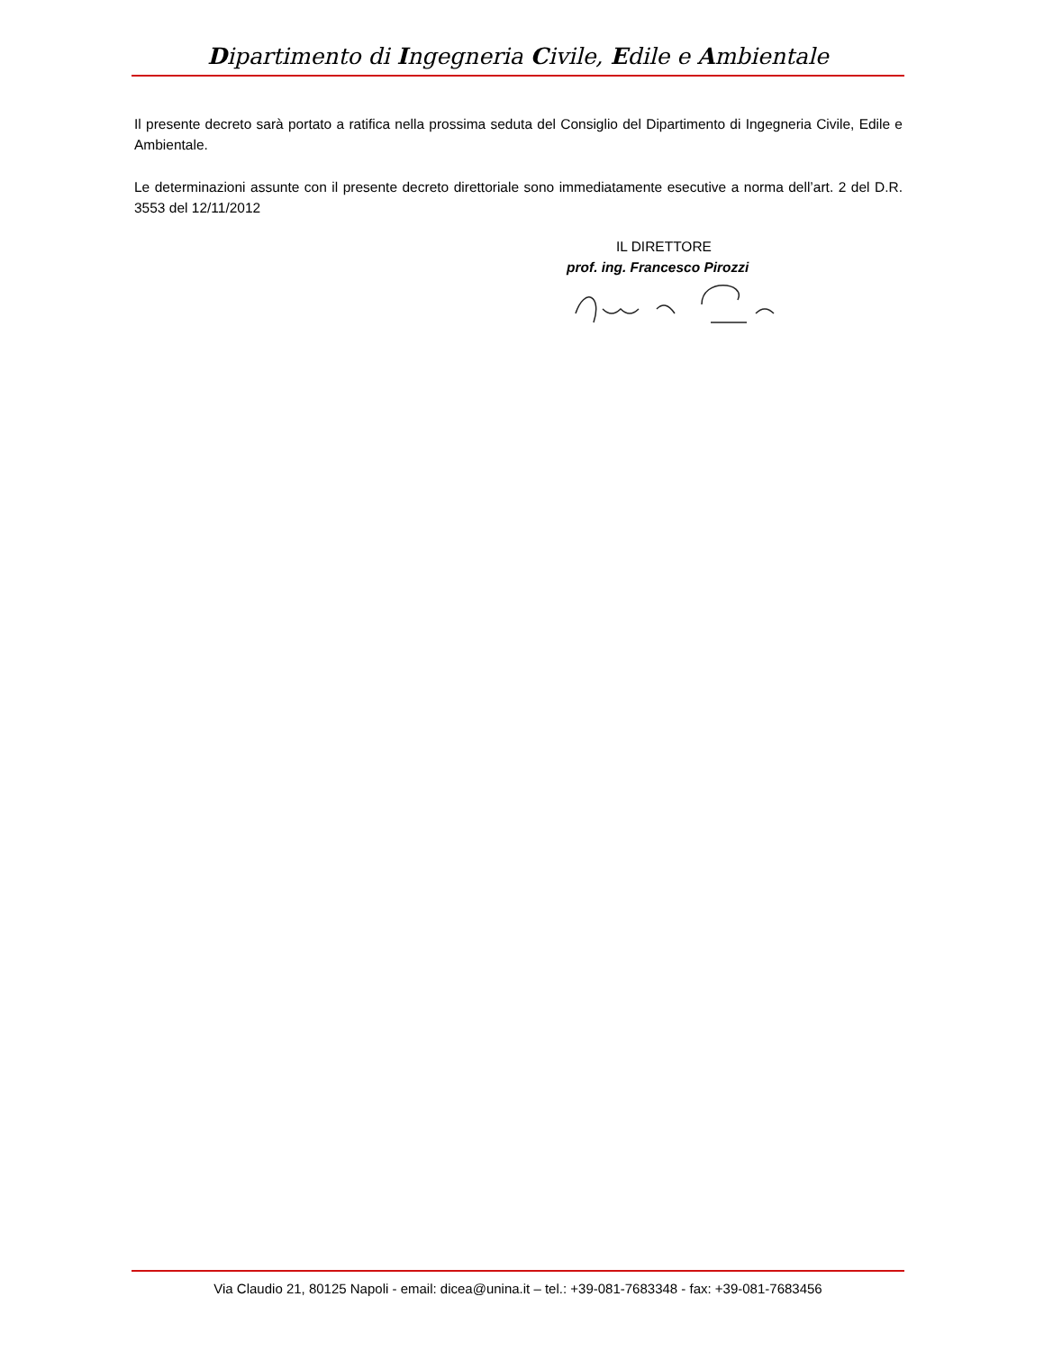Dipartimento di Ingegneria Civile, Edile e Ambientale
Il presente decreto sarà portato a ratifica nella prossima seduta del Consiglio del Dipartimento di Ingegneria Civile, Edile e Ambientale.
Le determinazioni assunte con il presente decreto direttoriale sono immediatamente esecutive a norma dell’art. 2 del D.R. 3553 del 12/11/2012
IL DIRETTORE
prof. ing. Francesco Pirozzi
Via Claudio 21, 80125 Napoli - email: dicea@unina.it – tel.: +39-081-7683348 - fax: +39-081-7683456